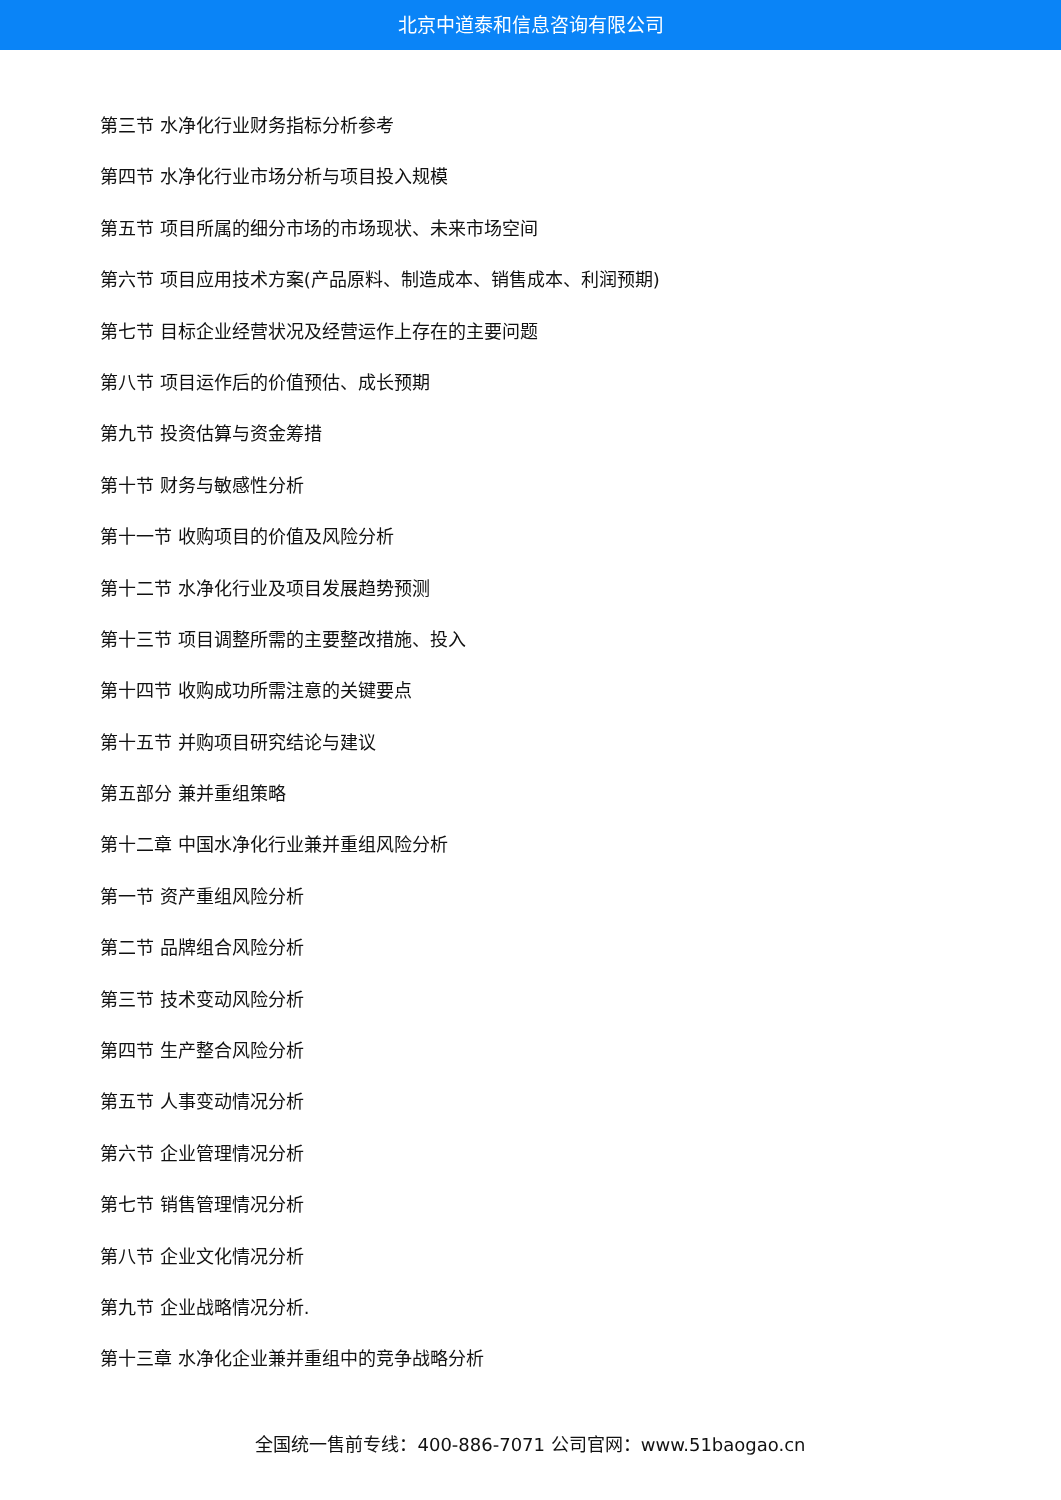北京中道泰和信息咨询有限公司
第三节 水净化行业财务指标分析参考
第四节 水净化行业市场分析与项目投入规模
第五节 项目所属的细分市场的市场现状、未来市场空间
第六节 项目应用技术方案(产品原料、制造成本、销售成本、利润预期)
第七节 目标企业经营状况及经营运作上存在的主要问题
第八节 项目运作后的价值预估、成长预期
第九节 投资估算与资金筹措
第十节 财务与敏感性分析
第十一节 收购项目的价值及风险分析
第十二节 水净化行业及项目发展趋势预测
第十三节 项目调整所需的主要整改措施、投入
第十四节 收购成功所需注意的关键要点
第十五节 并购项目研究结论与建议
第五部分 兼并重组策略
第十二章 中国水净化行业兼并重组风险分析
第一节 资产重组风险分析
第二节 品牌组合风险分析
第三节 技术变动风险分析
第四节 生产整合风险分析
第五节 人事变动情况分析
第六节 企业管理情况分析
第七节 销售管理情况分析
第八节 企业文化情况分析
第九节 企业战略情况分析.
第十三章 水净化企业兼并重组中的竞争战略分析
全国统一售前专线：400-886-7071 公司官网：www.51baogao.cn